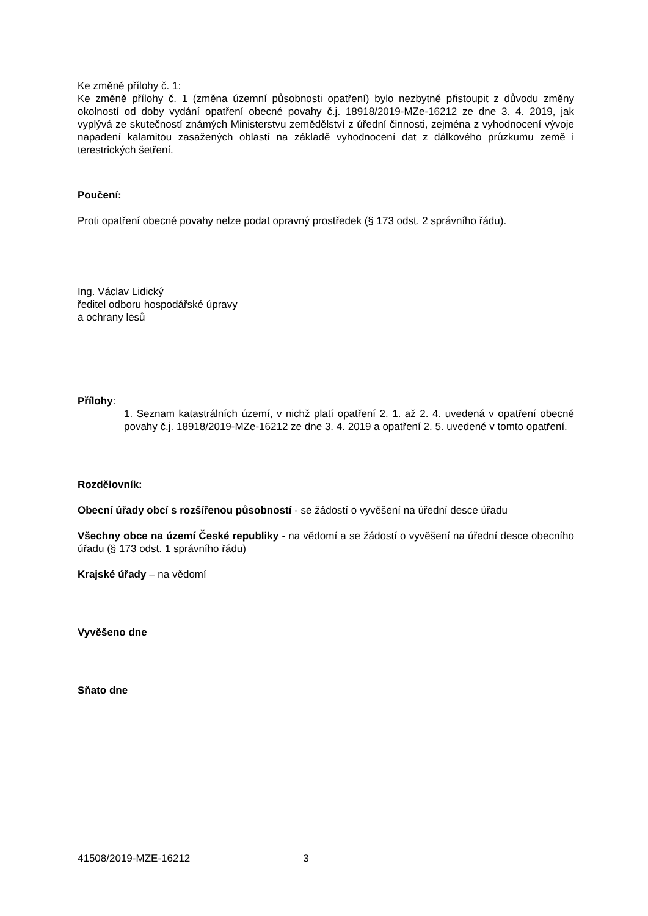Ke změně přílohy č. 1:
Ke změně přílohy č. 1 (změna územní působnosti opatření) bylo nezbytné přistoupit z důvodu změny okolností od doby vydání opatření obecné povahy č.j. 18918/2019-MZe-16212 ze dne 3. 4. 2019, jak vyplývá ze skutečností známých Ministerstvu zemědělství z úřední činnosti, zejména z vyhodnocení vývoje napadení kalamitou zasažených oblastí na základě vyhodnocení dat z dálkového průzkumu země i terestrických šetření.
Poučení:
Proti opatření obecné povahy nelze podat opravný prostředek (§ 173 odst. 2 správního řádu).
Ing. Václav Lidický
ředitel odboru hospodářské úpravy
a ochrany lesů
Přílohy:
1. Seznam katastrálních území, v nichž platí opatření 2. 1. až 2. 4. uvedená v opatření obecné povahy č.j. 18918/2019-MZe-16212 ze dne 3. 4. 2019 a opatření 2. 5. uvedené v tomto opatření.
Rozdělovník:
Obecní úřady obcí s rozšířenou působností - se žádostí o vyvěšení na úřední desce úřadu
Všechny obce na území České republiky - na vědomí a se žádostí o vyvěšení na úřední desce obecního úřadu (§ 173 odst. 1 správního řádu)
Krajské úřady – na vědomí
Vyvěšeno dne
Sňato dne
41508/2019-MZE-16212 3